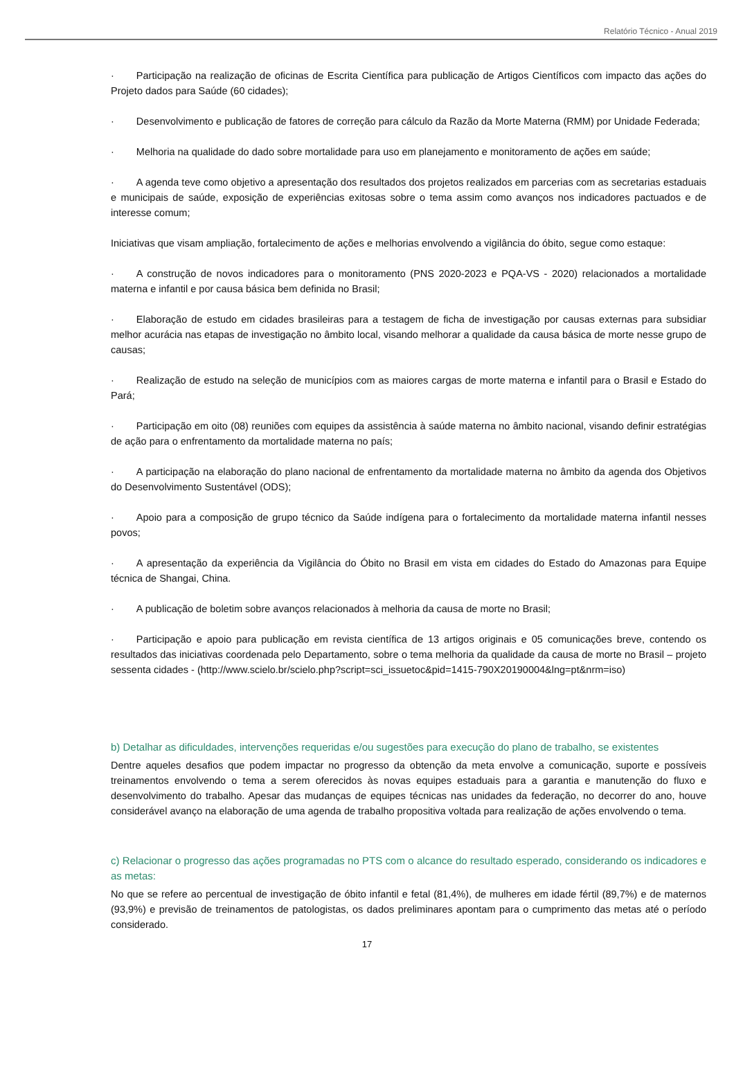Relatório Técnico - Anual 2019
· Participação na realização de oficinas de Escrita Científica para publicação de Artigos Científicos com impacto das ações do Projeto dados para Saúde (60 cidades);
· Desenvolvimento e publicação de fatores de correção para cálculo da Razão da Morte Materna (RMM) por Unidade Federada;
· Melhoria na qualidade do dado sobre mortalidade para uso em planejamento e monitoramento de ações em saúde;
· A agenda teve como objetivo a apresentação dos resultados dos projetos realizados em parcerias com as secretarias estaduais e municipais de saúde, exposição de experiências exitosas sobre o tema assim como avanços nos indicadores pactuados e de interesse comum;
Iniciativas que visam ampliação, fortalecimento de ações e melhorias envolvendo a vigilância do óbito, segue como estaque:
· A construção de novos indicadores para o monitoramento (PNS 2020-2023 e PQA-VS - 2020) relacionados a mortalidade materna e infantil e por causa básica bem definida no Brasil;
· Elaboração de estudo em cidades brasileiras para a testagem de ficha de investigação por causas externas para subsidiar melhor acurácia nas etapas de investigação no âmbito local, visando melhorar a qualidade da causa básica de morte nesse grupo de causas;
· Realização de estudo na seleção de municípios com as maiores cargas de morte materna e infantil para o Brasil e Estado do Pará;
· Participação em oito (08) reuniões com equipes da assistência à saúde materna no âmbito nacional, visando definir estratégias de ação para o enfrentamento da mortalidade materna no país;
· A participação na elaboração do plano nacional de enfrentamento da mortalidade materna no âmbito da agenda dos Objetivos do Desenvolvimento Sustentável (ODS);
· Apoio para a composição de grupo técnico da Saúde indígena para o fortalecimento da mortalidade materna infantil nesses povos;
· A apresentação da experiência da Vigilância do Óbito no Brasil em vista em cidades do Estado do Amazonas para Equipe técnica de Shangai, China.
· A publicação de boletim sobre avanços relacionados à melhoria da causa de morte no Brasil;
· Participação e apoio para publicação em revista científica de 13 artigos originais e 05 comunicações breve, contendo os resultados das iniciativas coordenada pelo Departamento, sobre o tema melhoria da qualidade da causa de morte no Brasil – projeto sessenta cidades - (http://www.scielo.br/scielo.php?script=sci_issuetoc&pid=1415-790X20190004&lng=pt&nrm=iso)
b) Detalhar as dificuldades, intervenções requeridas e/ou sugestões para execução do plano de trabalho, se existentes
Dentre aqueles desafios que podem impactar no progresso da obtenção da meta envolve a comunicação, suporte e possíveis treinamentos envolvendo o tema a serem oferecidos às novas equipes estaduais para a garantia e manutenção do fluxo e desenvolvimento do trabalho. Apesar das mudanças de equipes técnicas nas unidades da federação, no decorrer do ano, houve considerável avanço na elaboração de uma agenda de trabalho propositiva voltada para realização de ações envolvendo o tema.
c) Relacionar o progresso das ações programadas no PTS com o alcance do resultado esperado, considerando os indicadores e as metas:
No que se refere ao percentual de investigação de óbito infantil e fetal (81,4%), de mulheres em idade fértil (89,7%) e de maternos (93,9%) e previsão de treinamentos de patologistas, os dados preliminares apontam para o cumprimento das metas até o período considerado.
17